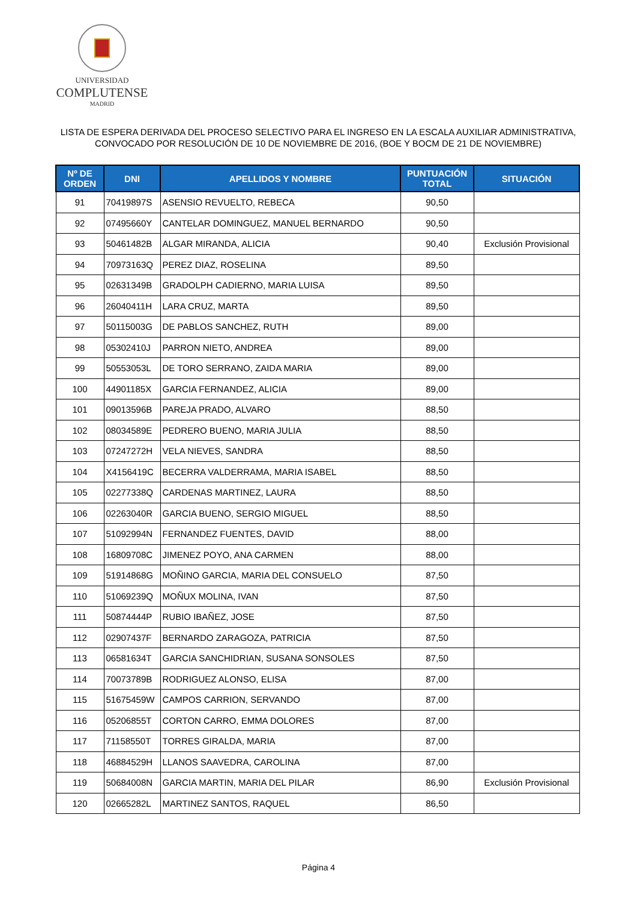UNIVERSIDAD
COMPLUTENSE
MADRID
LISTA DE ESPERA DERIVADA DEL PROCESO SELECTIVO PARA EL INGRESO EN LA ESCALA AUXILIAR ADMINISTRATIVA,
CONVOCADO POR RESOLUCIÓN DE 10 DE NOVIEMBRE DE 2016, (BOE Y BOCM DE 21 DE NOVIEMBRE)
| Nº DE ORDEN | DNI | APELLIDOS Y NOMBRE | PUNTUACIÓN TOTAL | SITUACIÓN |
| --- | --- | --- | --- | --- |
| 91 | 70419897S | ASENSIO REVUELTO, REBECA | 90,50 | |
| 92 | 07495660Y | CANTELAR DOMINGUEZ, MANUEL BERNARDO | 90,50 | |
| 93 | 50461482B | ALGAR MIRANDA, ALICIA | 90,40 | Exclusión Provisional |
| 94 | 70973163Q | PEREZ DIAZ, ROSELINA | 89,50 | |
| 95 | 02631349B | GRADOLPH CADIERNO, MARIA LUISA | 89,50 | |
| 96 | 26040411H | LARA CRUZ, MARTA | 89,50 | |
| 97 | 50115003G | DE PABLOS SANCHEZ, RUTH | 89,00 | |
| 98 | 05302410J | PARRON NIETO, ANDREA | 89,00 | |
| 99 | 50553053L | DE TORO SERRANO, ZAIDA MARIA | 89,00 | |
| 100 | 44901185X | GARCIA FERNANDEZ, ALICIA | 89,00 | |
| 101 | 09013596B | PAREJA PRADO, ALVARO | 88,50 | |
| 102 | 08034589E | PEDRERO BUENO, MARIA JULIA | 88,50 | |
| 103 | 07247272H | VELA NIEVES, SANDRA | 88,50 | |
| 104 | X4156419C | BECERRA VALDERRAMA, MARIA ISABEL | 88,50 | |
| 105 | 02277338Q | CARDENAS MARTINEZ, LAURA | 88,50 | |
| 106 | 02263040R | GARCIA BUENO, SERGIO MIGUEL | 88,50 | |
| 107 | 51092994N | FERNANDEZ FUENTES, DAVID | 88,00 | |
| 108 | 16809708C | JIMENEZ POYO, ANA CARMEN | 88,00 | |
| 109 | 51914868G | MOÑINO GARCIA, MARIA DEL CONSUELO | 87,50 | |
| 110 | 51069239Q | MOÑUX MOLINA, IVAN | 87,50 | |
| 111 | 50874444P | RUBIO IBAÑEZ, JOSE | 87,50 | |
| 112 | 02907437F | BERNARDO ZARAGOZA, PATRICIA | 87,50 | |
| 113 | 06581634T | GARCIA SANCHIDRIAN, SUSANA SONSOLES | 87,50 | |
| 114 | 70073789B | RODRIGUEZ ALONSO, ELISA | 87,00 | |
| 115 | 51675459W | CAMPOS CARRION, SERVANDO | 87,00 | |
| 116 | 05206855T | CORTON CARRO, EMMA DOLORES | 87,00 | |
| 117 | 71158550T | TORRES GIRALDA, MARIA | 87,00 | |
| 118 | 46884529H | LLANOS SAAVEDRA, CAROLINA | 87,00 | |
| 119 | 50684008N | GARCIA MARTIN, MARIA DEL PILAR | 86,90 | Exclusión Provisional |
| 120 | 02665282L | MARTINEZ SANTOS, RAQUEL | 86,50 | |
Página 4